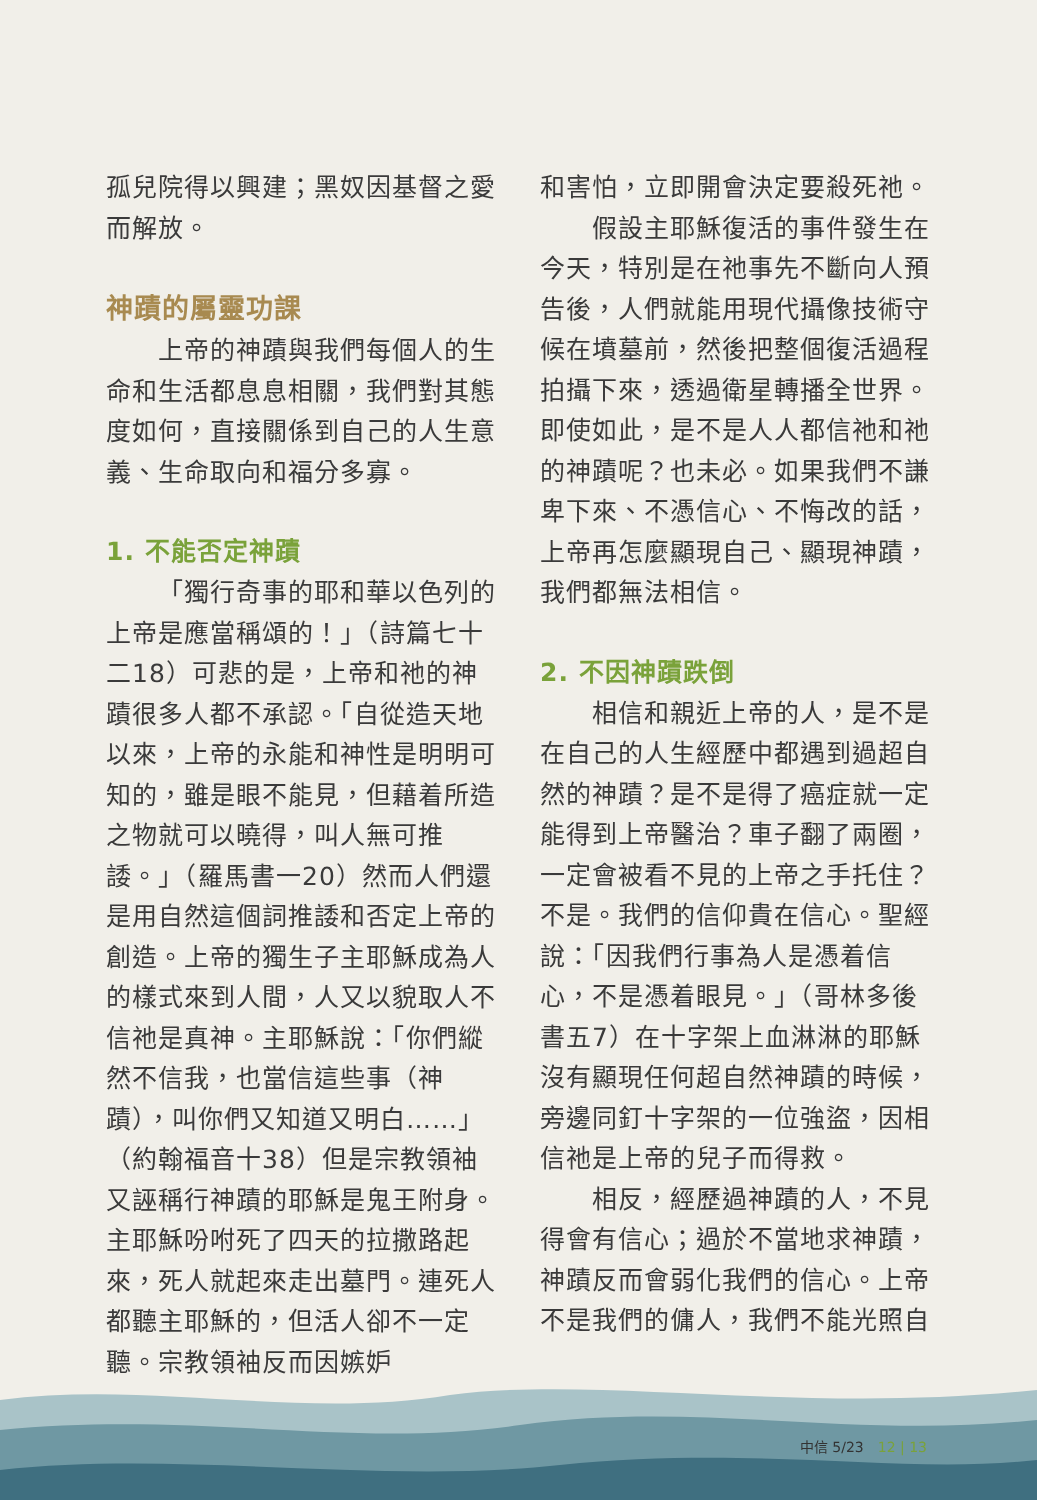孤兒院得以興建；黑奴因基督之愛而解放。
神蹟的屬靈功課
上帝的神蹟與我們每個人的生命和生活都息息相關，我們對其態度如何，直接關係到自己的人生意義、生命取向和福分多寡。
1. 不能否定神蹟
「獨行奇事的耶和華以色列的上帝是應當稱頌的！」（詩篇七十二18）可悲的是，上帝和祂的神蹟很多人都不承認。「自從造天地以來，上帝的永能和神性是明明可知的，雖是眼不能見，但藉着所造之物就可以曉得，叫人無可推諉。」（羅馬書一20）然而人們還是用自然這個詞推諉和否定上帝的創造。上帝的獨生子主耶穌成為人的樣式來到人間，人又以貌取人不信祂是真神。主耶穌說：「你們縱然不信我，也當信這些事（神蹟），叫你們又知道又明白……」（約翰福音十38）但是宗教領袖又誣稱行神蹟的耶穌是鬼王附身。主耶穌吩咐死了四天的拉撒路起來，死人就起來走出墓門。連死人都聽主耶穌的，但活人卻不一定聽。宗教領袖反而因嫉妒
和害怕，立即開會決定要殺死祂。
假設主耶穌復活的事件發生在今天，特別是在祂事先不斷向人預告後，人們就能用現代攝像技術守候在墳墓前，然後把整個復活過程拍攝下來，透過衛星轉播全世界。即使如此，是不是人人都信祂和祂的神蹟呢？也未必。如果我們不謙卑下來、不憑信心、不悔改的話，上帝再怎麼顯現自己、顯現神蹟，我們都無法相信。
2. 不因神蹟跌倒
相信和親近上帝的人，是不是在自己的人生經歷中都遇到過超自然的神蹟？是不是得了癌症就一定能得到上帝醫治？車子翻了兩圈，一定會被看不見的上帝之手托住？不是。我們的信仰貴在信心。聖經說：「因我們行事為人是憑着信心，不是憑着眼見。」（哥林多後書五7）在十字架上血淋淋的耶穌沒有顯現任何超自然神蹟的時候，旁邊同釘十字架的一位強盜，因相信祂是上帝的兒子而得救。
相反，經歷過神蹟的人，不見得會有信心；過於不當地求神蹟，神蹟反而會弱化我們的信心。上帝不是我們的傭人，我們不能光照自
中信 5/23　12 | 13